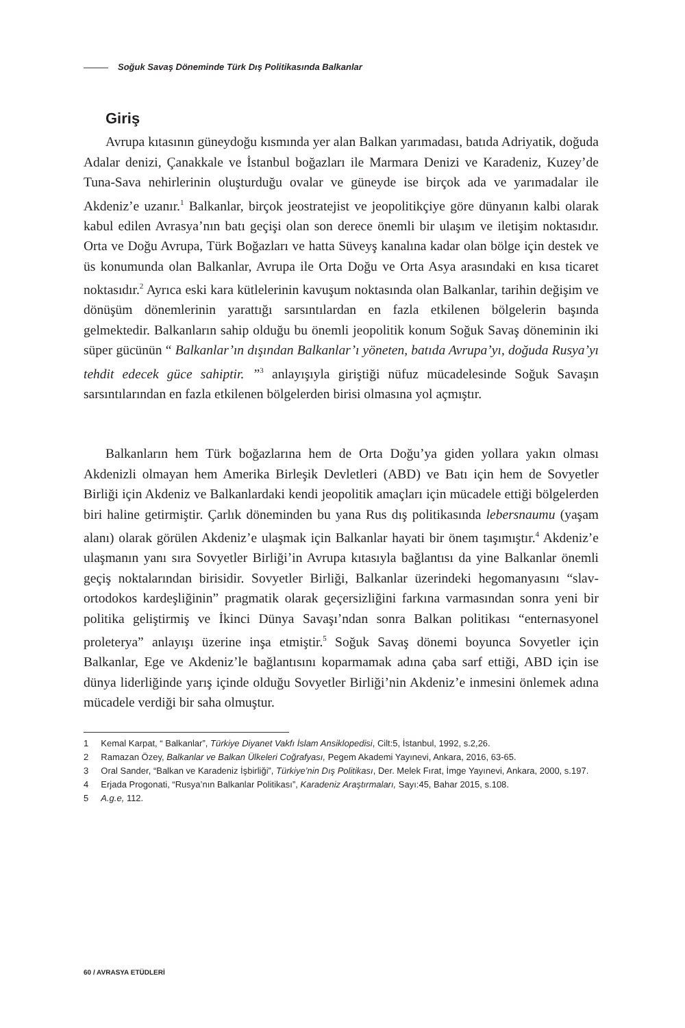Soğuk Savaş Döneminde Türk Dış Politikasında Balkanlar
Giriş
Avrupa kıtasının güneydoğu kısmında yer alan Balkan yarımadası, batıda Adriyatik, doğuda Adalar denizi, Çanakkale ve İstanbul boğazları ile Marmara Denizi ve Karadeniz, Kuzey’de Tuna-Sava nehirlerinin oluşturduğu ovalar ve güneyde ise birçok ada ve yarımadalar ile Akdeniz’e uzanır.<sup>1</sup> Balkanlar, birçok jeostratejist ve jeopolitikçiye göre dünyanın kalbi olarak kabul edilen Avrasya’nın batı geçişi olan son derece önemli bir ulaşım ve iletişim noktasıdır. Orta ve Doğu Avrupa, Türk Boğazları ve hatta Süveyş kanalına kadar olan bölge için destek ve üs konumunda olan Balkanlar, Avrupa ile Orta Doğu ve Orta Asya arasındaki en kısa ticaret noktasıdır.<sup>2</sup> Ayrıca eski kara kütlelerinin kavuşum noktasında olan Balkanlar, tarihin değişim ve dönüşüm dönemlerinin yarattığı sarsıntılardan en fazla etkilenen bölgelerin başında gelmektedir. Balkanların sahip olduğu bu önemli jeopolitik konum Soğuk Savaş döneminin iki süper gücünün “ Balkanlar’ın dışından Balkanlar’ı yöneten, batıda Avrupa’yı, doğuda Rusya’yı tehdit edecek güce sahiptir. ”<sup>3</sup> anlayışıyla giriştiği nüfuz mücadelesinde Soğuk Savaşın sarsıntılarından en fazla etkilenen bölgelerden birisi olmasına yol açmıştır.
Balkanların hem Türk boğazlarına hem de Orta Doğu’ya giden yollara yakın olması Akdenizli olmayan hem Amerika Birleşik Devletleri (ABD) ve Batı için hem de Sovyetler Birliği için Akdeniz ve Balkanlardaki kendi jeopolitik amaçları için mücadele ettiği bölgelerden biri haline getirmiştir. Çarlık döneminden bu yana Rus dış politikasında lebersnaumu (yaşam alanı) olarak görülen Akdeniz’e ulaşmak için Balkanlar hayati bir önem taşımıştır.<sup>4</sup> Akdeniz’e ulaşmanın yanı sıra Sovyetler Birliği’in Avrupa kıtasıyla bağlantısı da yine Balkanlar önemli geçiş noktalarından birisidir. Sovyetler Birliği, Balkanlar üzerindeki hegomanyasını “slav-ortodokos kardeşliğinin” pragmatik olarak geçersizliğini farkına varmasından sonra yeni bir politika geliştirmiş ve İkinci Dünya Savaşı’ndan sonra Balkan politikası “enternasyonel proleterya” anlayışı üzerine inşa etmiştir.<sup>5</sup> Soğuk Savaş dönemi boyunca Sovyetler için Balkanlar, Ege ve Akdeniz’le bağlantısını koparmamak adına çaba sarf ettiği, ABD için ise dünya liderliğinde yarış içinde olduğu Sovyetler Birliği’nin Akdeniz’e inmesini önlemek adına mücadele verdiği bir saha olmuştur.
1 Kemal Karpat, “ Balkanlar”, Türkiye Diyanet Vakfı İslam Ansiklopedisi, Cilt:5, İstanbul, 1992, s.2,26.
2 Ramazan Özey, Balkanlar ve Balkan Ülkeleri Coğrafyası, Pegem Akademi Yayınevi, Ankara, 2016, 63-65.
3 Oral Sander, “Balkan ve Karadeniz İşbirliği”, Türkiye’nin Dış Politikası, Der. Melek Fırat, İmge Yayınevi, Ankara, 2000, s.197.
4 Erjada Progonati, “Rusya’nın Balkanlar Politikası”, Karadeniz Araştırmaları, Sayı:45, Bahar 2015, s.108.
5 A.g.e, 112.
60 / AVRASYA ETÜDLERİ